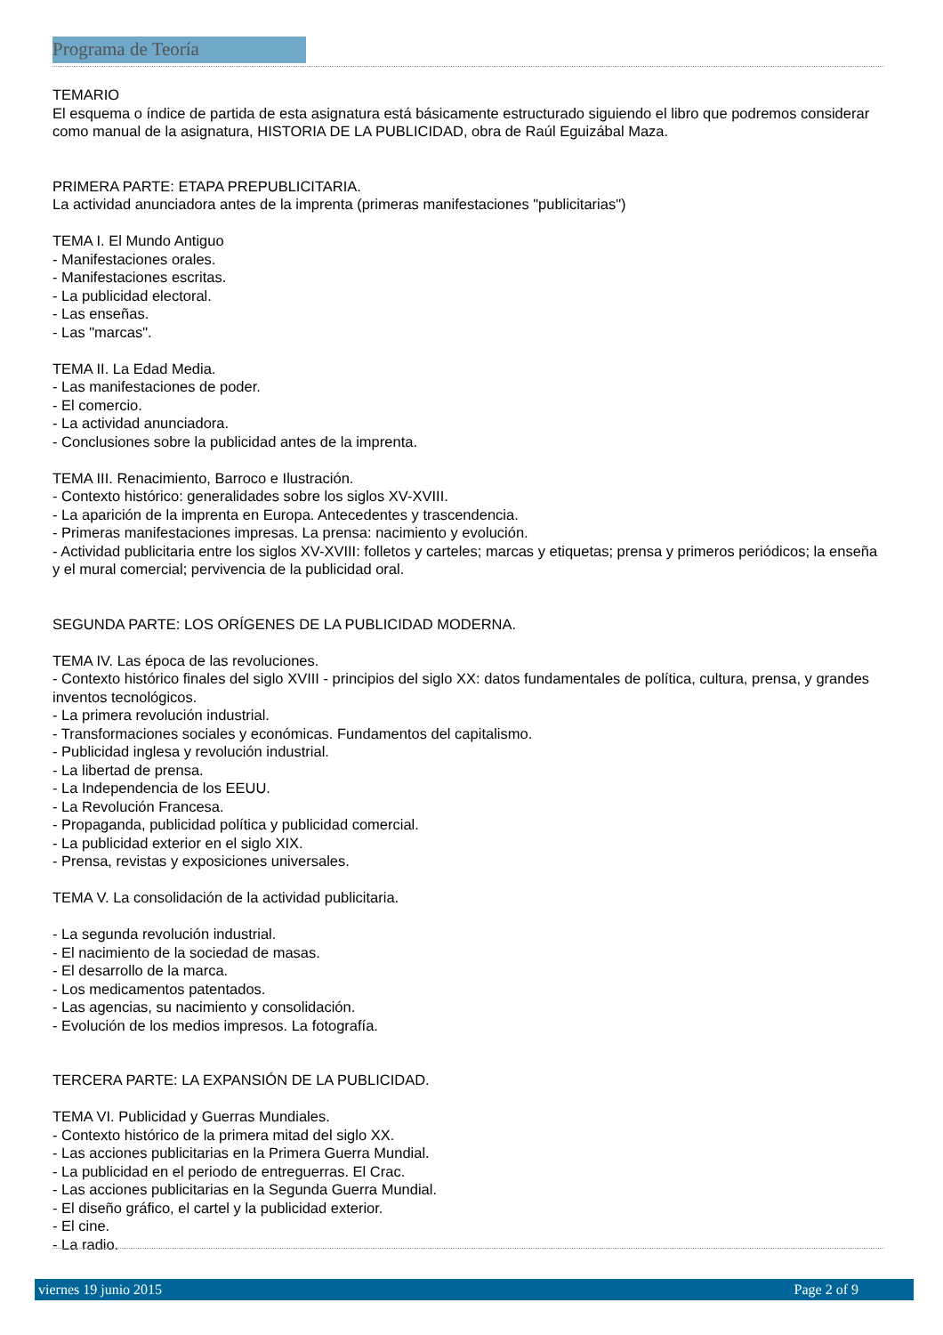Programa de Teoría
TEMARIO
El esquema o índice de partida de esta asignatura está básicamente estructurado siguiendo el libro que podremos considerar como manual de la asignatura, HISTORIA DE LA PUBLICIDAD, obra de Raúl Eguizábal Maza.
PRIMERA PARTE: ETAPA PREPUBLICITARIA.
La actividad anunciadora antes de la imprenta (primeras manifestaciones "publicitarias")
TEMA I. El Mundo Antiguo
- Manifestaciones orales.
- Manifestaciones escritas.
- La publicidad electoral.
- Las enseñas.
- Las "marcas".
TEMA II. La Edad Media.
- Las manifestaciones de poder.
- El comercio.
- La actividad anunciadora.
- Conclusiones sobre la publicidad antes de la imprenta.
TEMA III. Renacimiento, Barroco e Ilustración.
- Contexto histórico: generalidades sobre los siglos XV-XVIII.
- La aparición de la imprenta en Europa. Antecedentes y trascendencia.
- Primeras manifestaciones impresas. La prensa: nacimiento y evolución.
- Actividad publicitaria entre los siglos XV-XVIII: folletos y carteles; marcas y etiquetas; prensa y primeros periódicos; la enseña y el mural comercial; pervivencia de la publicidad oral.
SEGUNDA PARTE: LOS ORÍGENES DE LA PUBLICIDAD MODERNA.
TEMA IV. Las época de las revoluciones.
- Contexto histórico finales del siglo XVIII - principios del siglo XX: datos fundamentales de política, cultura, prensa, y grandes inventos tecnológicos.
- La primera revolución industrial.
- Transformaciones sociales y económicas. Fundamentos del capitalismo.
- Publicidad inglesa y revolución industrial.
- La libertad de prensa.
- La Independencia de los EEUU.
- La Revolución Francesa.
- Propaganda, publicidad política y publicidad comercial.
- La publicidad exterior en el siglo XIX.
- Prensa, revistas y exposiciones universales.
TEMA V. La consolidación de la actividad publicitaria.
- La segunda revolución industrial.
- El nacimiento de la sociedad de masas.
- El desarrollo de la marca.
- Los medicamentos patentados.
- Las agencias, su nacimiento y consolidación.
- Evolución de los medios impresos. La fotografía.
TERCERA PARTE: LA EXPANSIÓN DE LA PUBLICIDAD.
TEMA VI. Publicidad y Guerras Mundiales.
- Contexto histórico de la primera mitad del siglo XX.
- Las acciones publicitarias en la Primera Guerra Mundial.
- La publicidad en el periodo de entreguerras. El Crac.
- Las acciones publicitarias en la Segunda Guerra Mundial.
- El diseño gráfico, el cartel y la publicidad exterior.
- El cine.
- La radio.
viernes 19 junio 2015 Page 2 of 9